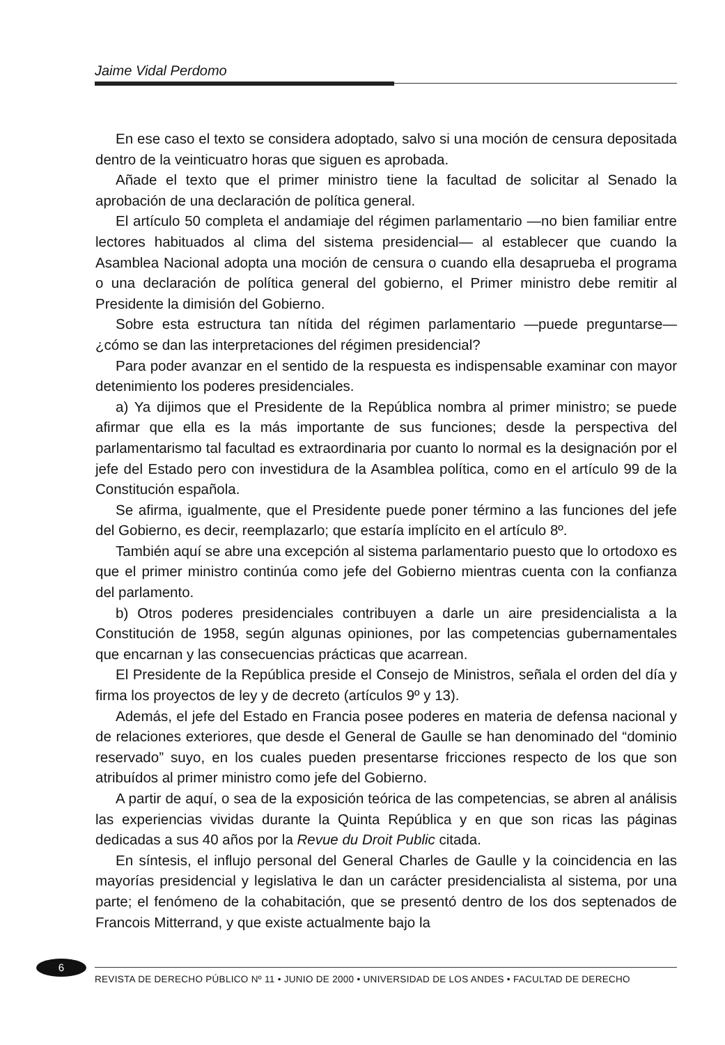Jaime Vidal Perdomo
En ese caso el texto se considera adoptado, salvo si una moción de censura depositada dentro de la veinticuatro horas que siguen es aprobada.
Añade el texto que el primer ministro tiene la facultad de solicitar al Senado la aprobación de una declaración de política general.
El artículo 50 completa el andamiaje del régimen parlamentario —no bien familiar entre lectores habituados al clima del sistema presidencial— al establecer que cuando la Asamblea Nacional adopta una moción de censura o cuando ella desaprueba el programa o una declaración de política general del gobierno, el Primer ministro debe remitir al Presidente la dimisión del Gobierno.
Sobre esta estructura tan nítida del régimen parlamentario —puede preguntarse— ¿cómo se dan las interpretaciones del régimen presidencial?
Para poder avanzar en el sentido de la respuesta es indispensable examinar con mayor detenimiento los poderes presidenciales.
a) Ya dijimos que el Presidente de la República nombra al primer ministro; se puede afirmar que ella es la más importante de sus funciones; desde la perspectiva del parlamentarismo tal facultad es extraordinaria por cuanto lo normal es la designación por el jefe del Estado pero con investidura de la Asamblea política, como en el artículo 99 de la Constitución española.
Se afirma, igualmente, que el Presidente puede poner término a las funciones del jefe del Gobierno, es decir, reemplazarlo; que estaría implícito en el artículo 8º.
También aquí se abre una excepción al sistema parlamentario puesto que lo ortodoxo es que el primer ministro continúa como jefe del Gobierno mientras cuenta con la confianza del parlamento.
b) Otros poderes presidenciales contribuyen a darle un aire presidencialista a la Constitución de 1958, según algunas opiniones, por las competencias gubernamentales que encarnan y las consecuencias prácticas que acarrean.
El Presidente de la República preside el Consejo de Ministros, señala el orden del día y firma los proyectos de ley y de decreto (artículos 9º y 13).
Además, el jefe del Estado en Francia posee poderes en materia de defensa nacional y de relaciones exteriores, que desde el General de Gaulle se han denominado del “dominio reservado” suyo, en los cuales pueden presentarse fricciones respecto de los que son atribuídos al primer ministro como jefe del Gobierno.
A partir de aquí, o sea de la exposición teórica de las competencias, se abren al análisis las experiencias vividas durante la Quinta República y en que son ricas las páginas dedicadas a sus 40 años por la Revue du Droit Public citada.
En síntesis, el influjo personal del General Charles de Gaulle y la coincidencia en las mayorías presidencial y legislativa le dan un carácter presidencialista al sistema, por una parte; el fenómeno de la cohabitación, que se presentó dentro de los dos septenados de Francois Mitterrand, y que existe actualmente bajo la
6
REVISTA DE DERECHO PÚBLICO Nº 11 • JUNIO DE 2000 • UNIVERSIDAD DE LOS ANDES • FACULTAD DE DERECHO